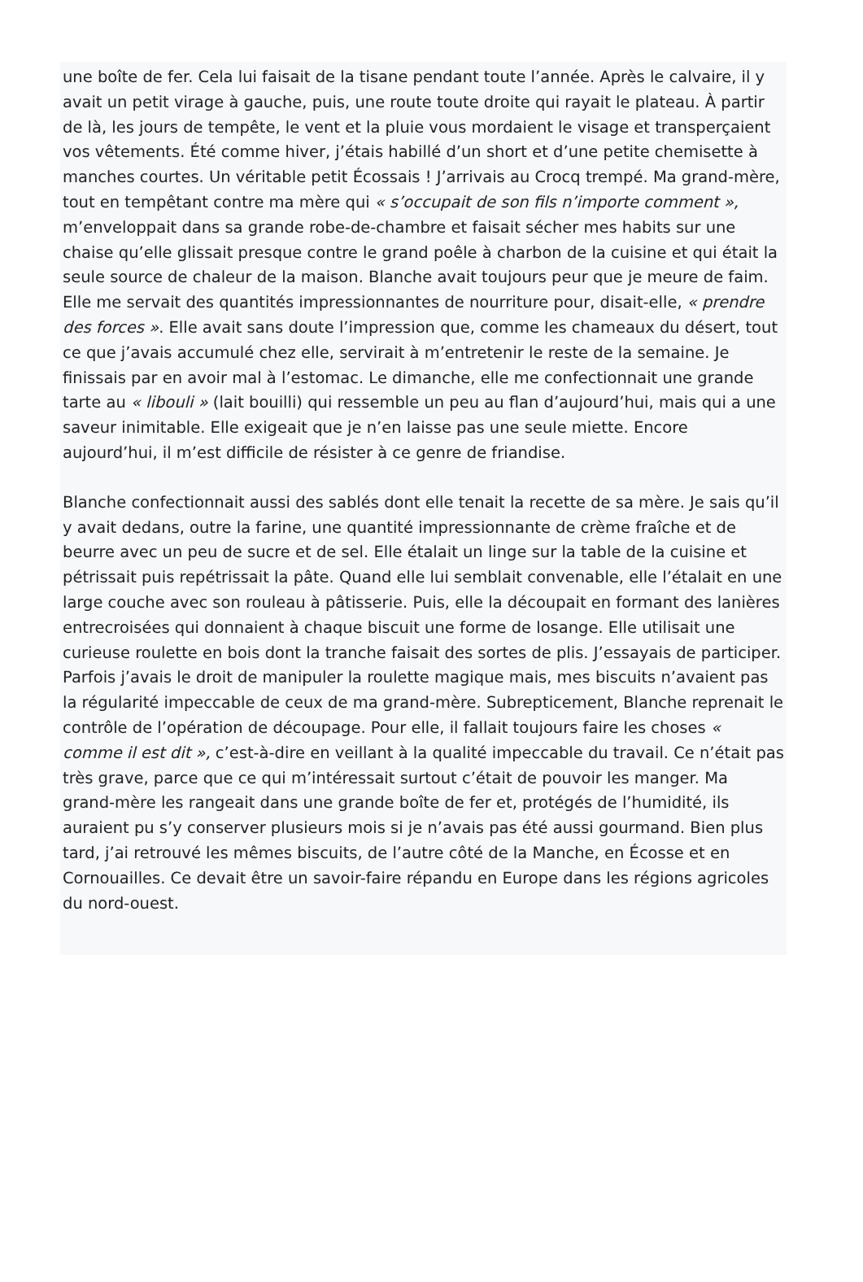une boîte de fer. Cela lui faisait de la tisane pendant toute l’année. Après le calvaire, il y avait un petit virage à gauche, puis, une route toute droite qui rayait le plateau. À partir de là, les jours de tempête, le vent et la pluie vous mordaient le visage et transperçaient vos vêtements. Été comme hiver, j’étais habillé d’un short et d’une petite chemisette à manches courtes. Un véritable petit Écossais ! J’arrivais au Crocq trempé. Ma grand-mère, tout en tempêtant contre ma mère qui « s’occupait de son fils n’importe comment », m’enveloppait dans sa grande robe-de-chambre et faisait sécher mes habits sur une chaise qu’elle glissait presque contre le grand poêle à charbon de la cuisine et qui était la seule source de chaleur de la maison. Blanche avait toujours peur que je meure de faim. Elle me servait des quantités impressionnantes de nourriture pour, disait-elle, « prendre des forces ». Elle avait sans doute l’impression que, comme les chameaux du désert, tout ce que j’avais accumulé chez elle, servirait à m’entretenir le reste de la semaine. Je finissais par en avoir mal à l’estomac. Le dimanche, elle me confectionnait une grande tarte au « libouli » (lait bouilli) qui ressemble un peu au flan d’aujourd’hui, mais qui a une saveur inimitable. Elle exigeait que je n’en laisse pas une seule miette. Encore aujourd’hui, il m’est difficile de résister à ce genre de friandise.
Blanche confectionnait aussi des sablés dont elle tenait la recette de sa mère. Je sais qu’il y avait dedans, outre la farine, une quantité impressionnante de crème fraîche et de beurre avec un peu de sucre et de sel. Elle étalait un linge sur la table de la cuisine et pétrissait puis repétrissait la pâte. Quand elle lui semblait convenable, elle l’étalait en une large couche avec son rouleau à pâtisserie. Puis, elle la découpait en formant des lanières entrecroisées qui donnaient à chaque biscuit une forme de losange. Elle utilisait une curieuse roulette en bois dont la tranche faisait des sortes de plis. J’essayais de participer. Parfois j’avais le droit de manipuler la roulette magique mais, mes biscuits n’avaient pas la régularité impeccable de ceux de ma grand-mère. Subrepticement, Blanche reprenait le contrôle de l’opération de découpage. Pour elle, il fallait toujours faire les choses « comme il est dit », c’est-à-dire en veillant à la qualité impeccable du travail. Ce n’était pas très grave, parce que ce qui m’intéressait surtout c’était de pouvoir les manger. Ma grand-mère les rangeait dans une grande boîte de fer et, protégés de l’humidité, ils auraient pu s’y conserver plusieurs mois si je n’avais pas été aussi gourmand. Bien plus tard, j’ai retrouvé les mêmes biscuits, de l’autre côté de la Manche, en Écosse et en Cornouailles. Ce devait être un savoir-faire répandu en Europe dans les régions agricoles du nord-ouest.